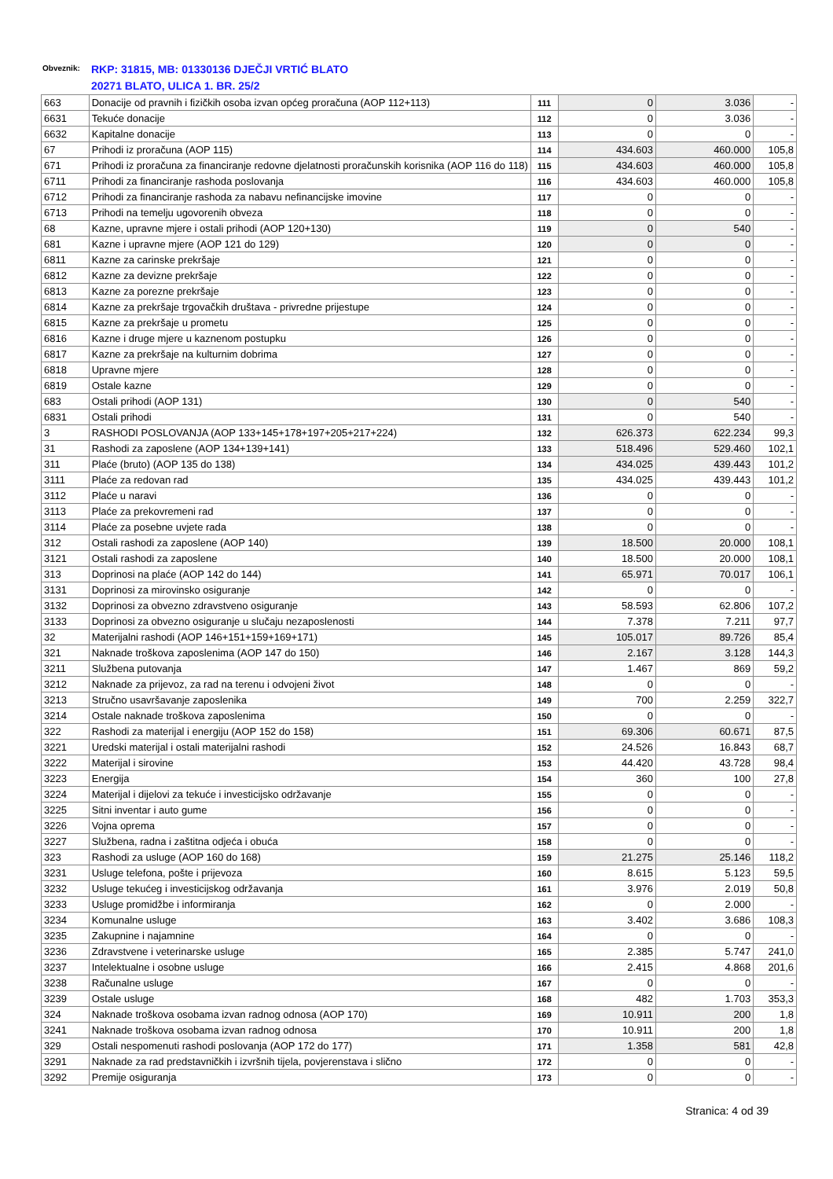Obveznik: RKP: 31815, MB: 01330136 DJEČJI VRTIĆ BLATO
20271 BLATO, ULICA 1. BR. 25/2
| 663 | Donacije od pravnih i fizičkih osoba izvan općeg proračuna (AOP 112+113) | 111 | 0 | 3.036 | - |
| 6631 | Tekuće donacije | 112 | 0 | 3.036 | - |
| 6632 | Kapitalne donacije | 113 | 0 | 0 | - |
| 67 | Prihodi iz proračuna (AOP 115) | 114 | 434.603 | 460.000 | 105,8 |
| 671 | Prihodi iz proračuna za financiranje redovne djelatnosti proračunskih korisnika (AOP 116 do 118) | 115 | 434.603 | 460.000 | 105,8 |
| 6711 | Prihodi za financiranje rashoda poslovanja | 116 | 434.603 | 460.000 | 105,8 |
| 6712 | Prihodi za financiranje rashoda za nabavu nefinancijske imovine | 117 | 0 | 0 | - |
| 6713 | Prihodi na temelju ugovorenih obveza | 118 | 0 | 0 | - |
| 68 | Kazne, upravne mjere i ostali prihodi (AOP 120+130) | 119 | 0 | 540 | - |
| 681 | Kazne i upravne mjere (AOP 121 do 129) | 120 | 0 | 0 | - |
| 6811 | Kazne za carinske prekršaje | 121 | 0 | 0 | - |
| 6812 | Kazne za devizne prekršaje | 122 | 0 | 0 | - |
| 6813 | Kazne za porezne prekršaje | 123 | 0 | 0 | - |
| 6814 | Kazne za prekršaje trgovačkih društava - privredne prijestupe | 124 | 0 | 0 | - |
| 6815 | Kazne za prekršaje u prometu | 125 | 0 | 0 | - |
| 6816 | Kazne i druge mjere u kaznenom postupku | 126 | 0 | 0 | - |
| 6817 | Kazne za prekršaje na kulturnim dobrima | 127 | 0 | 0 | - |
| 6818 | Upravne mjere | 128 | 0 | 0 | - |
| 6819 | Ostale kazne | 129 | 0 | 0 | - |
| 683 | Ostali prihodi (AOP 131) | 130 | 0 | 540 | - |
| 6831 | Ostali prihodi | 131 | 0 | 540 | - |
| 3 | RASHODI POSLOVANJA (AOP 133+145+178+197+205+217+224) | 132 | 626.373 | 622.234 | 99,3 |
| 31 | Rashodi za zaposlene (AOP 134+139+141) | 133 | 518.496 | 529.460 | 102,1 |
| 311 | Plaće (bruto) (AOP 135 do 138) | 134 | 434.025 | 439.443 | 101,2 |
| 3111 | Plaće za redovan rad | 135 | 434.025 | 439.443 | 101,2 |
| 3112 | Plaće u naravi | 136 | 0 | 0 | - |
| 3113 | Plaće za prekovremeni rad | 137 | 0 | 0 | - |
| 3114 | Plaće za posebne uvjete rada | 138 | 0 | 0 | - |
| 312 | Ostali rashodi za zaposlene (AOP 140) | 139 | 18.500 | 20.000 | 108,1 |
| 3121 | Ostali rashodi za zaposlene | 140 | 18.500 | 20.000 | 108,1 |
| 313 | Doprinosi na plaće (AOP 142 do 144) | 141 | 65.971 | 70.017 | 106,1 |
| 3131 | Doprinosi za mirovinsko osiguranje | 142 | 0 | 0 | - |
| 3132 | Doprinosi za obvezno zdravstveno osiguranje | 143 | 58.593 | 62.806 | 107,2 |
| 3133 | Doprinosi za obvezno osiguranje u slučaju nezaposlenosti | 144 | 7.378 | 7.211 | 97,7 |
| 32 | Materijalni rashodi (AOP 146+151+159+169+171) | 145 | 105.017 | 89.726 | 85,4 |
| 321 | Naknade troškova zaposlenima (AOP 147 do 150) | 146 | 2.167 | 3.128 | 144,3 |
| 3211 | Službena putovanja | 147 | 1.467 | 869 | 59,2 |
| 3212 | Naknade za prijevoz, za rad na terenu i odvojeni život | 148 | 0 | 0 | - |
| 3213 | Stručno usavršavanje zaposlenika | 149 | 700 | 2.259 | 322,7 |
| 3214 | Ostale naknade troškova zaposlenima | 150 | 0 | 0 | - |
| 322 | Rashodi za materijal i energiju (AOP 152 do 158) | 151 | 69.306 | 60.671 | 87,5 |
| 3221 | Uredski materijal i ostali materijalni rashodi | 152 | 24.526 | 16.843 | 68,7 |
| 3222 | Materijal i sirovine | 153 | 44.420 | 43.728 | 98,4 |
| 3223 | Energija | 154 | 360 | 100 | 27,8 |
| 3224 | Materijal i dijelovi za tekuće i investicijsko održavanje | 155 | 0 | 0 | - |
| 3225 | Sitni inventar i auto gume | 156 | 0 | 0 | - |
| 3226 | Vojna oprema | 157 | 0 | 0 | - |
| 3227 | Službena, radna i zaštitna odjeća i obuća | 158 | 0 | 0 | - |
| 323 | Rashodi za usluge (AOP 160 do 168) | 159 | 21.275 | 25.146 | 118,2 |
| 3231 | Usluge telefona, pošte i prijevoza | 160 | 8.615 | 5.123 | 59,5 |
| 3232 | Usluge tekućeg i investicijskog održavanja | 161 | 3.976 | 2.019 | 50,8 |
| 3233 | Usluge promidžbe i informiranja | 162 | 0 | 2.000 | - |
| 3234 | Komunalne usluge | 163 | 3.402 | 3.686 | 108,3 |
| 3235 | Zakupnine i najamnine | 164 | 0 | 0 | - |
| 3236 | Zdravstvene i veterinarske usluge | 165 | 2.385 | 5.747 | 241,0 |
| 3237 | Intelektualne i osobne usluge | 166 | 2.415 | 4.868 | 201,6 |
| 3238 | Računalne usluge | 167 | 0 | 0 | - |
| 3239 | Ostale usluge | 168 | 482 | 1.703 | 353,3 |
| 324 | Naknade troškova osobama izvan radnog odnosa (AOP 170) | 169 | 10.911 | 200 | 1,8 |
| 3241 | Naknade troškova osobama izvan radnog odnosa | 170 | 10.911 | 200 | 1,8 |
| 329 | Ostali nespomenuti rashodi poslovanja (AOP 172 do 177) | 171 | 1.358 | 581 | 42,8 |
| 3291 | Naknade za rad predstavničkih i izvršnih tijela, povjerenstava i slično | 172 | 0 | 0 | - |
| 3292 | Premije osiguranja | 173 | 0 | 0 | - |
Stranica: 4 od 39